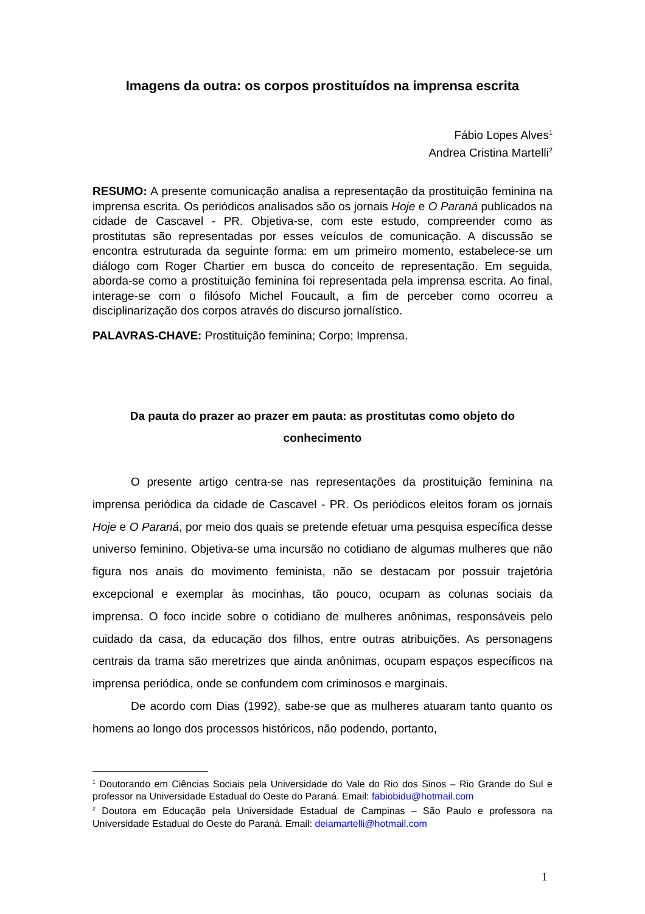Imagens da outra: os corpos prostituídos na imprensa escrita
Fábio Lopes Alves<sup>1</sup>
Andrea Cristina Martelli<sup>2</sup>
RESUMO: A presente comunicação analisa a representação da prostituição feminina na imprensa escrita. Os periódicos analisados são os jornais Hoje e O Paraná publicados na cidade de Cascavel - PR. Objetiva-se, com este estudo, compreender como as prostitutas são representadas por esses veículos de comunicação. A discussão se encontra estruturada da seguinte forma: em um primeiro momento, estabelece-se um diálogo com Roger Chartier em busca do conceito de representação. Em seguida, aborda-se como a prostituição feminina foi representada pela imprensa escrita. Ao final, interage-se com o filósofo Michel Foucault, a fim de perceber como ocorreu a disciplinarização dos corpos através do discurso jornalístico.
PALAVRAS-CHAVE: Prostituição feminina; Corpo; Imprensa.
Da pauta do prazer ao prazer em pauta: as prostitutas como objeto do conhecimento
O presente artigo centra-se nas representações da prostituição feminina na imprensa periódica da cidade de Cascavel - PR. Os periódicos eleitos foram os jornais Hoje e O Paraná, por meio dos quais se pretende efetuar uma pesquisa específica desse universo feminino. Objetiva-se uma incursão no cotidiano de algumas mulheres que não figura nos anais do movimento feminista, não se destacam por possuir trajetória excepcional e exemplar às mocinhas, tão pouco, ocupam as colunas sociais da imprensa. O foco incide sobre o cotidiano de mulheres anônimas, responsáveis pelo cuidado da casa, da educação dos filhos, entre outras atribuições. As personagens centrais da trama são meretrizes que ainda anônimas, ocupam espaços específicos na imprensa periódica, onde se confundem com criminosos e marginais.
De acordo com Dias (1992), sabe-se que as mulheres atuaram tanto quanto os homens ao longo dos processos históricos, não podendo, portanto,
<sup>1</sup> Doutorando em Ciências Sociais pela Universidade do Vale do Rio dos Sinos – Rio Grande do Sul e professor na Universidade Estadual do Oeste do Paraná. Email: fabiobidu@hotmail.com
<sup>2</sup> Doutora em Educação pela Universidade Estadual de Campinas – São Paulo e professora na Universidade Estadual do Oeste do Paraná. Email: deiamartelli@hotmail.com
1